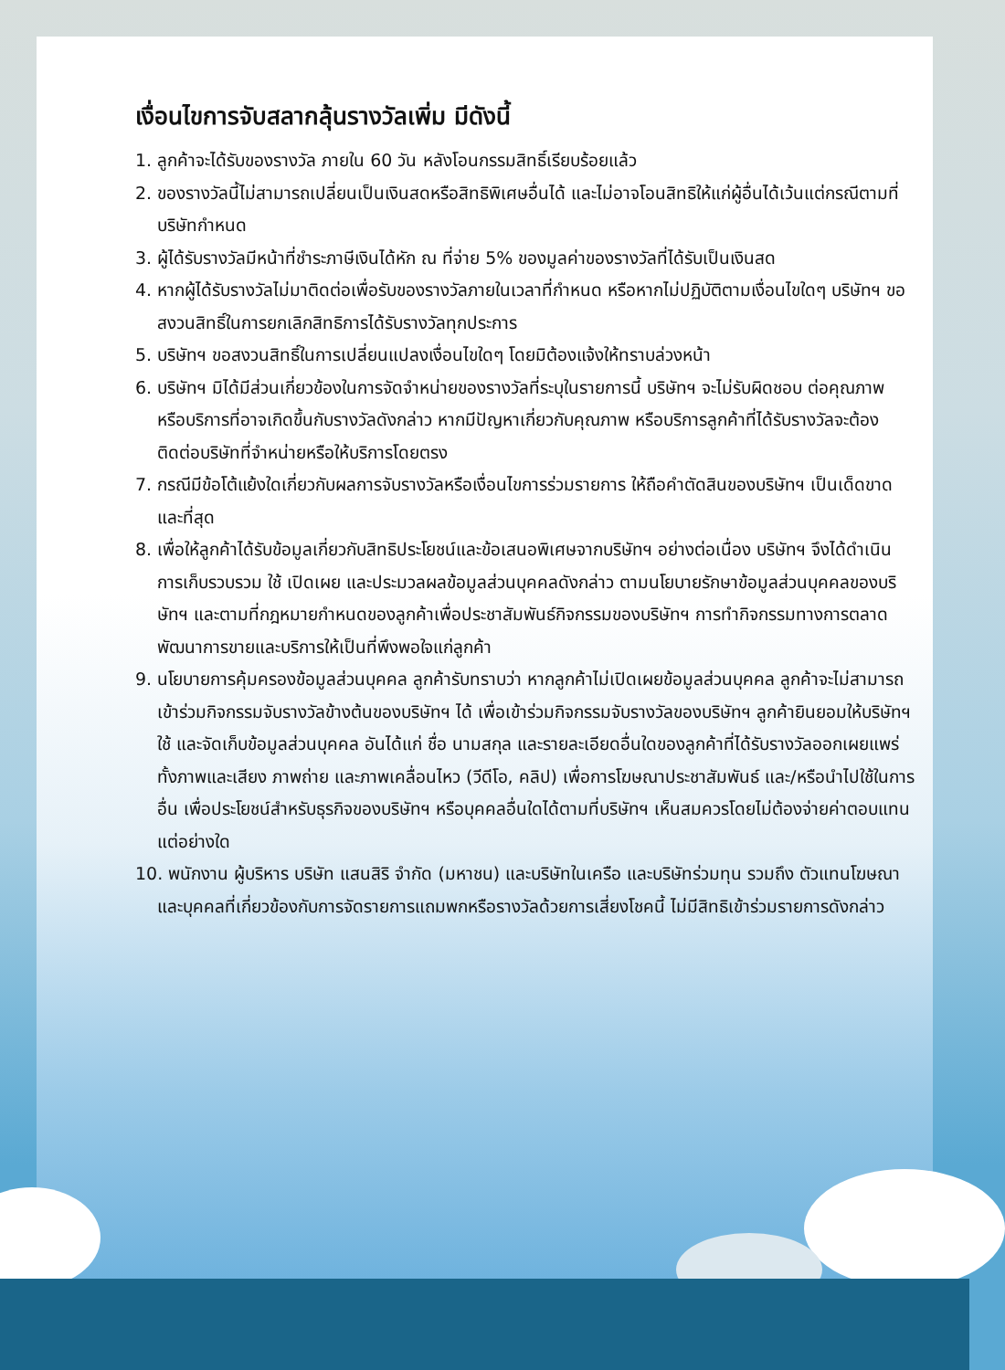เงื่อนไขการจับสลากลุ้นรางวัลเพิ่ม มีดังนี้
1. ลูกค้าจะได้รับของรางวัล ภายใน 60 วัน หลังโอนกรรมสิทธิ์เรียบร้อยแล้ว
2. ของรางวัลนี้ไม่สามารถเปลี่ยนเป็นเงินสดหรือสิทธิพิเศษอื่นได้ และไม่อาจโอนสิทธิให้แก่ผู้อื่นได้เว้นแต่กรณีตามที่บริษัทกำหนด
3. ผู้ได้รับรางวัลมีหน้าที่ชำระภาษีเงินได้หัก ณ ที่จ่าย 5% ของมูลค่าของรางวัลที่ได้รับเป็นเงินสด
4. หากผู้ได้รับรางวัลไม่มาติดต่อเพื่อรับของรางวัลภายในเวลาที่กำหนด หรือหากไม่ปฏิบัติตามเงื่อนไขใดๆ บริษัทฯ ขอสงวนสิทธิ์ในการยกเลิกสิทธิการได้รับรางวัลทุกประการ
5. บริษัทฯ ขอสงวนสิทธิ์ในการเปลี่ยนแปลงเงื่อนไขใดๆ โดยมิต้องแจ้งให้ทราบล่วงหน้า
6. บริษัทฯ มิได้มีส่วนเกี่ยวข้องในการจัดจำหน่ายของรางวัลที่ระบุในรายการนี้ บริษัทฯ จะไม่รับผิดชอบ ต่อคุณภาพ หรือบริการที่อาจเกิดขึ้นกับรางวัลดังกล่าว หากมีปัญหาเกี่ยวกับคุณภาพ หรือบริการลูกค้าที่ได้รับรางวัลจะต้องติดต่อบริษัทที่จำหน่ายหรือให้บริการโดยตรง
7. กรณีมีข้อโต้แย้งใดเกี่ยวกับผลการจับรางวัลหรือเงื่อนไขการร่วมรายการ ให้ถือคำตัดสินของบริษัทฯ เป็นเด็ดขาดและที่สุด
8. เพื่อให้ลูกค้าได้รับข้อมูลเกี่ยวกับสิทธิประโยชน์และข้อเสนอพิเศษจากบริษัทฯ อย่างต่อเนื่อง บริษัทฯ จึงได้ดำเนินการเก็บรวบรวม ใช้ เปิดเผย และประมวลผลข้อมูลส่วนบุคคลดังกล่าว ตามนโยบายรักษาข้อมูลส่วนบุคคลของบริษัทฯ และตามที่กฎหมายกำหนดของลูกค้าเพื่อประชาสัมพันธ์กิจกรรมของบริษัทฯ การทำกิจกรรมทางการตลาด พัฒนาการขายและบริการให้เป็นที่พึงพอใจแก่ลูกค้า
9. นโยบายการคุ้มครองข้อมูลส่วนบุคคล ลูกค้ารับทราบว่า หากลูกค้าไม่เปิดเผยข้อมูลส่วนบุคคล ลูกค้าจะไม่สามารถเข้าร่วมกิจกรรมจับรางวัลข้างต้นของบริษัทฯ ได้ เพื่อเข้าร่วมกิจกรรมจับรางวัลของบริษัทฯ ลูกค้ายินยอมให้บริษัทฯ ใช้ และจัดเก็บข้อมูลส่วนบุคคล อันได้แก่ ชื่อ นามสกุล และรายละเอียดอื่นใดของลูกค้าที่ได้รับรางวัลออกเผยแพร่ ทั้งภาพและเสียง ภาพถ่าย และภาพเคลื่อนไหว (วีดีโอ, คลิป) เพื่อการโฆษณาประชาสัมพันธ์ และ/หรือนำไปใช้ในการอื่น เพื่อประโยชน์สำหรับธุรกิจของบริษัทฯ หรือบุคคลอื่นใดได้ตามที่บริษัทฯ เห็นสมควรโดยไม่ต้องจ่ายค่าตอบแทนแต่อย่างใด
10. พนักงาน ผู้บริหาร บริษัท แสนสิริ จำกัด (มหาชน) และบริษัทในเครือ และบริษัทร่วมทุน รวมถึง ตัวแทนโฆษณา และบุคคลที่เกี่ยวข้องกับการจัดรายการแถมพกหรือรางวัลด้วยการเสี่ยงโชคนี้ ไม่มีสิทธิเข้าร่วมรายการดังกล่าว